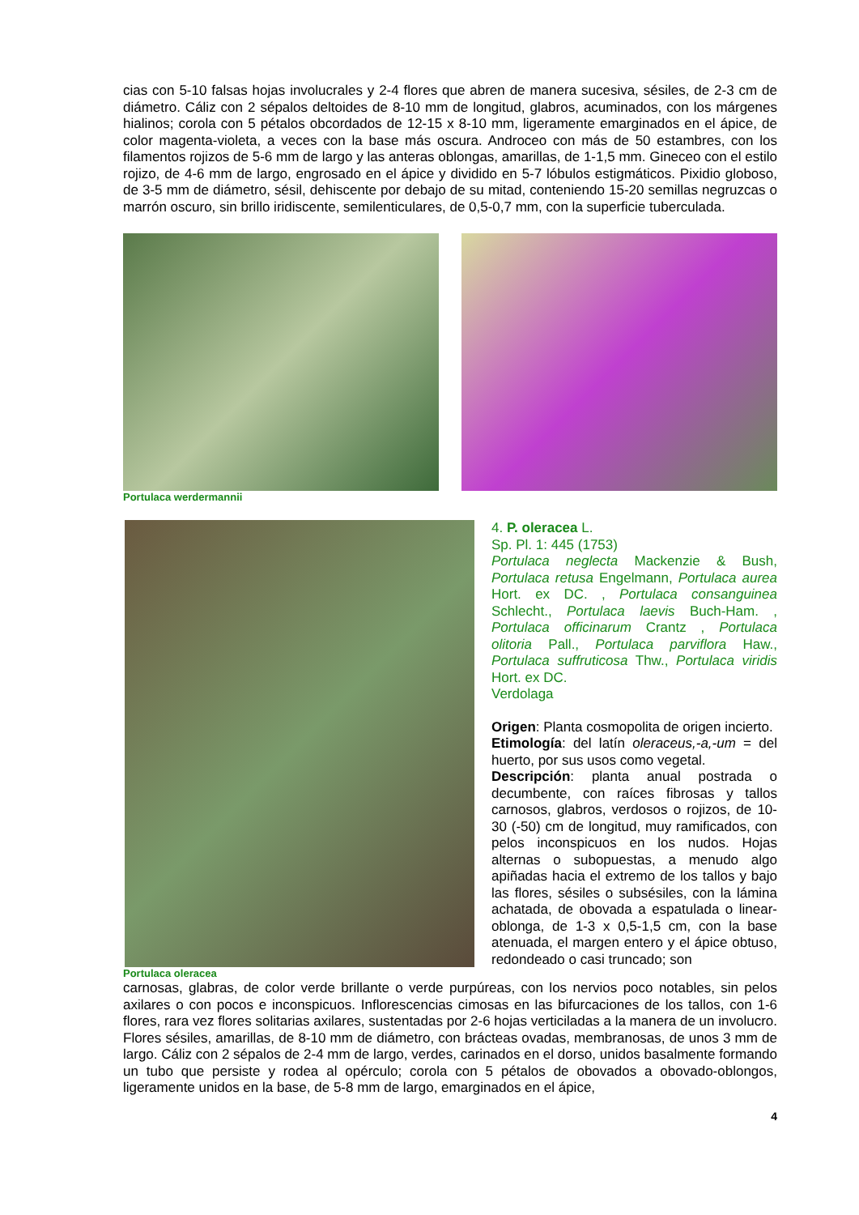cias con 5-10 falsas hojas involucrales y 2-4 flores que abren de manera sucesiva, sésiles, de 2-3 cm de diámetro. Cáliz con 2 sépalos deltoides de 8-10 mm de longitud, glabros, acuminados, con los márgenes hialinos; corola con 5 pétalos obcordados de 12-15 x 8-10 mm, ligeramente emarginados en el ápice, de color magenta-violeta, a veces con la base más oscura. Androceo con más de 50 estambres, con los filamentos rojizos de 5-6 mm de largo y las anteras oblongas, amarillas, de 1-1,5 mm. Gineceo con el estilo rojizo, de 4-6 mm de largo, engrosado en el ápice y dividido en 5-7 lóbulos estigmáticos. Pixidio globoso, de 3-5 mm de diámetro, sésil, dehiscente por debajo de su mitad, conteniendo 15-20 semillas negruzcas o marrón oscuro, sin brillo iridiscente, semilenticulares, de 0,5-0,7 mm, con la superficie tuberculada.
Portulaca werdermannii
Portulaca oleracea
4. P. oleracea L.
Sp. Pl. 1: 445 (1753)
Portulaca neglecta Mackenzie & Bush, Portulaca retusa Engelmann, Portulaca aurea Hort. ex DC. , Portulaca consanguinea Schlecht., Portulaca laevis Buch-Ham. , Portulaca officinarum Crantz , Portulaca olitoria Pall., Portulaca parviflora Haw., Portulaca suffruticosa Thw., Portulaca viridis Hort. ex DC.
Verdolaga
Origen: Planta cosmopolita de origen incierto.
Etimología: del latín oleraceus,-a,-um = del huerto, por sus usos como vegetal.
Descripción: planta anual postrada o decumbente, con raíces fibrosas y tallos carnosos, glabros, verdosos o rojizos, de 10-30 (-50) cm de longitud, muy ramificados, con pelos inconspicuos en los nudos. Hojas alternas o subopuestas, a menudo algo apiñadas hacia el extremo de los tallos y bajo las flores, sésiles o subsésiles, con la lámina achatada, de obovada a espatulada o linear-oblonga, de 1-3 x 0,5-1,5 cm, con la base atenuada, el margen entero y el ápice obtuso, redondeado o casi truncado; son
carnosas, glabras, de color verde brillante o verde purpúreas, con los nervios poco notables, sin pelos axilares o con pocos e inconspicuos. Inflorescencias cimosas en las bifurcaciones de los tallos, con 1-6 flores, rara vez flores solitarias axilares, sustentadas por 2-6 hojas verticiladas a la manera de un involucro. Flores sésiles, amarillas, de 8-10 mm de diámetro, con brácteas ovadas, membranosas, de unos 3 mm de largo. Cáliz con 2 sépalos de 2-4 mm de largo, verdes, carinados en el dorso, unidos basalmente formando un tubo que persiste y rodea al opérculo; corola con 5 pétalos de obovados a obovado-oblongos, ligeramente unidos en la base, de 5-8 mm de largo, emarginados en el ápice,
4